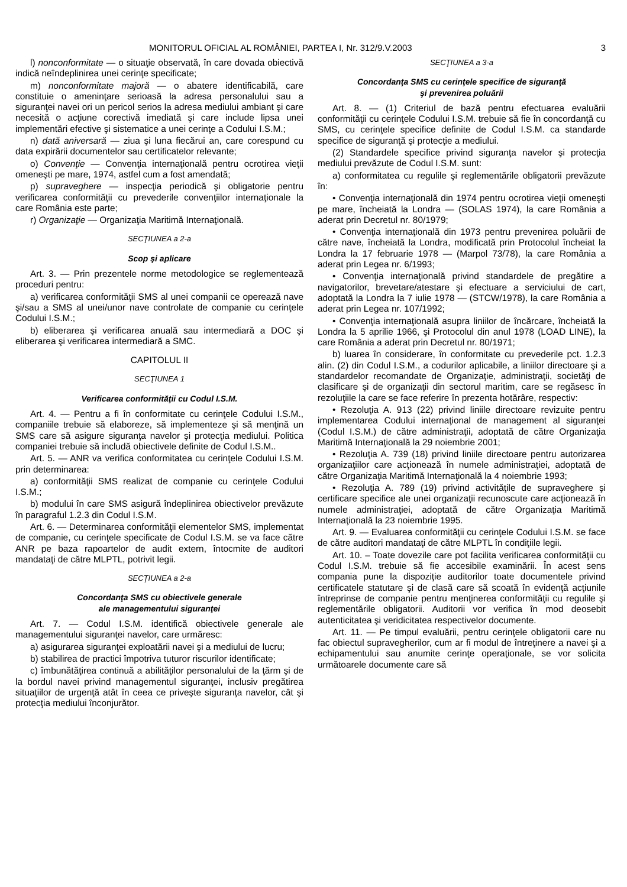MONITORUL OFICIAL AL ROMÂNIEI, PARTEA I, Nr. 312/9.V.2003 3
l) nonconformitate — o situaţie observată, în care dovada obiectivă indică neîndeplinirea unei cerinţe specificate;
m) nonconformitate majoră — o abatere identificabilă, care constituie o ameninţare serioasă la adresa personalului sau a siguranţei navei ori un pericol serios la adresa mediului ambiant şi care necesită o acţiune corectivă imediată şi care include lipsa unei implementări efective şi sistematice a unei cerinţe a Codului I.S.M.;
n) dată aniversară — ziua şi luna fiecărui an, care corespund cu data expirării documentelor sau certificatelor relevante;
o) Convenţie — Convenţia internaţională pentru ocrotirea vieţii omeneşti pe mare, 1974, astfel cum a fost amendată;
p) supraveghere — inspecţia periodică şi obligatorie pentru verificarea conformităţii cu prevederile convenţiilor internaţionale la care România este parte;
r) Organizaţie — Organizaţia Maritimă Internaţională.
SECŢIUNEA a 2-a
Scop şi aplicare
Art. 3. — Prin prezentele norme metodologice se reglementează proceduri pentru:
a) verificarea conformităţii SMS al unei companii ce operează nave şi/sau a SMS al unei/unor nave controlate de companie cu cerinţele Codului I.S.M.;
b) eliberarea şi verificarea anuală sau intermediară a DOC şi eliberarea şi verificarea intermediară a SMC.
CAPITOLUL II
SECŢIUNEA 1
Verificarea conformităţii cu Codul I.S.M.
Art. 4. — Pentru a fi în conformitate cu cerinţele Codului I.S.M., companiile trebuie să elaboreze, să implementeze şi să menţină un SMS care să asigure siguranţa navelor şi protecţia mediului. Politica companiei trebuie să includă obiectivele definite de Codul I.S.M..
Art. 5. — ANR va verifica conformitatea cu cerinţele Codului I.S.M. prin determinarea:
a) conformităţii SMS realizat de companie cu cerinţele Codului I.S.M.;
b) modului în care SMS asigură îndeplinirea obiectivelor prevăzute în paragraful 1.2.3 din Codul I.S.M.
Art. 6. — Determinarea conformităţii elementelor SMS, implementat de companie, cu cerinţele specificate de Codul I.S.M. se va face către ANR pe baza rapoartelor de audit extern, întocmite de auditori mandataţi de către MLPTL, potrivit legii.
SECŢIUNEA a 2-a
Concordanţa SMS cu obiectivele generale
ale managementului siguranţei
Art. 7. — Codul I.S.M. identifică obiectivele generale ale managementului siguranţei navelor, care urmăresc:
a) asigurarea siguranţei exploatării navei şi a mediului de lucru;
b) stabilirea de practici împotriva tuturor riscurilor identificate;
c) îmbunătăţirea continuă a abilităţilor personalului de la ţărm şi de la bordul navei privind managementul siguranţei, inclusiv pregătirea situaţiilor de urgenţă atât în ceea ce priveşte siguranţa navelor, cât şi protecţia mediului înconjurător.
SECŢIUNEA a 3-a
Concordanţa SMS cu cerinţele specifice de siguranţă
şi prevenirea poluării
Art. 8. — (1) Criteriul de bază pentru efectuarea evaluării conformităţii cu cerinţele Codului I.S.M. trebuie să fie în concordanţă cu SMS, cu cerinţele specifice definite de Codul I.S.M. ca standarde specifice de siguranţă şi protecţie a mediului.
(2) Standardele specifice privind siguranţa navelor şi protecţia mediului prevăzute de Codul I.S.M. sunt:
a) conformitatea cu regulile şi reglementările obligatorii prevăzute în:
• Convenţia internaţională din 1974 pentru ocrotirea vieţii omeneşti pe mare, încheiată la Londra — (SOLAS 1974), la care România a aderat prin Decretul nr. 80/1979;
• Convenţia internaţională din 1973 pentru prevenirea poluării de către nave, încheiată la Londra, modificată prin Protocolul încheiat la Londra la 17 februarie 1978 — (Marpol 73/78), la care România a aderat prin Legea nr. 6/1993;
• Convenţia internaţională privind standardele de pregătire a navigatorilor, brevetare/atestare şi efectuare a serviciului de cart, adoptată la Londra la 7 iulie 1978 — (STCW/1978), la care România a aderat prin Legea nr. 107/1992;
• Convenţia internaţională asupra liniilor de încărcare, încheiată la Londra la 5 aprilie 1966, şi Protocolul din anul 1978 (LOAD LINE), la care România a aderat prin Decretul nr. 80/1971;
b) luarea în considerare, în conformitate cu prevederile pct. 1.2.3 alin. (2) din Codul I.S.M., a codurilor aplicabile, a liniilor directoare şi a standardelor recomandate de Organizaţie, administraţii, societăţi de clasificare şi de organizaţii din sectorul maritim, care se regăsesc în rezoluţiile la care se face referire în prezenta hotărâre, respectiv:
• Rezoluţia A. 913 (22) privind liniile directoare revizuite pentru implementarea Codului internaţional de management al siguranţei (Codul I.S.M.) de către administraţii, adoptată de către Organizaţia Maritimă Internaţională la 29 noiembrie 2001;
• Rezoluţia A. 739 (18) privind liniile directoare pentru autorizarea organizaţiilor care acţionează în numele administraţiei, adoptată de către Organizaţia Maritimă Internaţională la 4 noiembrie 1993;
• Rezoluţia A. 789 (19) privind activităţile de supraveghere şi certificare specifice ale unei organizaţii recunoscute care acţionează în numele administraţiei, adoptată de către Organizaţia Maritimă Internaţională la 23 noiembrie 1995.
Art. 9. — Evaluarea conformităţii cu cerinţele Codului I.S.M. se face de către auditori mandataţi de către MLPTL în condiţiile legii.
Art. 10. – Toate dovezile care pot facilita verificarea conformităţii cu Codul I.S.M. trebuie să fie accesibile examinării. În acest sens compania pune la dispoziţie auditorilor toate documentele privind certificatele statutare şi de clasă care să scoată în evidenţă acţiunile întreprinse de companie pentru menţinerea conformităţii cu regulile şi reglementările obligatorii. Auditorii vor verifica în mod deosebit autenticitatea şi veridicitatea respectivelor documente.
Art. 11. — Pe timpul evaluării, pentru cerinţele obligatorii care nu fac obiectul supravegherilor, cum ar fi modul de întreţinere a navei şi a echipamentului sau anumite cerinţe operaţionale, se vor solicita următoarele documente care să